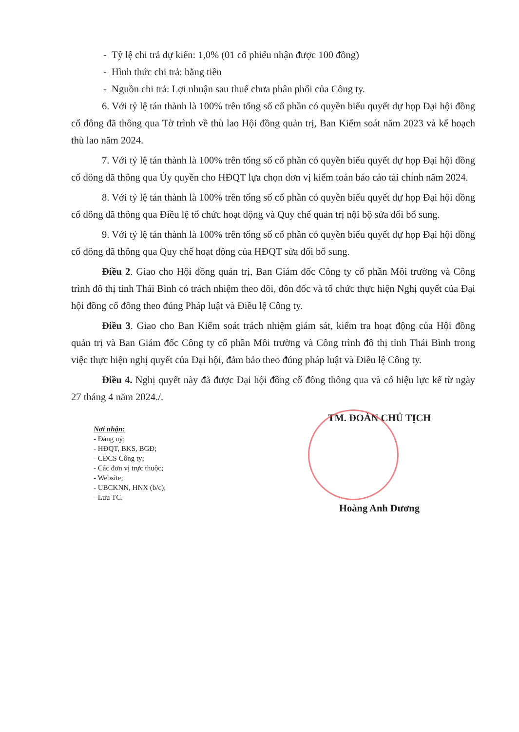- Tỷ lệ chi trả dự kiến: 1,0% (01 cổ phiếu nhận được 100 đồng)
- Hình thức chi trả: bằng tiền
- Nguồn chi trả: Lợi nhuận sau thuế chưa phân phối của Công ty.
6. Với tỷ lệ tán thành là 100% trên tổng số cổ phần có quyền biểu quyết dự họp Đại hội đồng cổ đông đã thông qua Tờ trình về thù lao Hội đồng quản trị, Ban Kiểm soát năm 2023 và kế hoạch thù lao năm 2024.
7. Với tỷ lệ tán thành là 100% trên tổng số cổ phần có quyền biểu quyết dự họp Đại hội đồng cổ đông đã thông qua Ủy quyền cho HĐQT lựa chọn đơn vị kiểm toán báo cáo tài chính năm 2024.
8. Với tỷ lệ tán thành là 100% trên tổng số cổ phần có quyền biểu quyết dự họp Đại hội đồng cổ đông đã thông qua Điều lệ tổ chức hoạt động và Quy chế quản trị nội bộ sửa đổi bổ sung.
9. Với tỷ lệ tán thành là 100% trên tổng số cổ phần có quyền biểu quyết dự họp Đại hội đồng cổ đông đã thông qua Quy chế hoạt động của HĐQT sửa đổi bổ sung.
Điều 2. Giao cho Hội đồng quản trị, Ban Giám đốc Công ty cổ phần Môi trường và Công trình đô thị tỉnh Thái Bình có trách nhiệm theo dõi, đôn đốc và tổ chức thực hiện Nghị quyết của Đại hội đồng cổ đông theo đúng Pháp luật và Điều lệ Công ty.
Điều 3. Giao cho Ban Kiểm soát trách nhiệm giám sát, kiểm tra hoạt động của Hội đồng quản trị và Ban Giám đốc Công ty cổ phần Môi trường và Công trình đô thị tỉnh Thái Bình trong việc thực hiện nghị quyết của Đại hội, đảm bảo theo đúng pháp luật và Điều lệ Công ty.
Điều 4. Nghị quyết này đã được Đại hội đồng cổ đông thông qua và có hiệu lực kể từ ngày 27 tháng 4 năm 2024./.
Nơi nhận:
- Đảng uỷ;
- HĐQT, BKS, BGĐ;
- CĐCS Công ty;
- Các đơn vị trực thuộc;
- Website;
- UBCKNN, HNX (b/c);
- Lưu TC.
TM. ĐOÀN CHỦ TỊCH
Hoàng Anh Dương